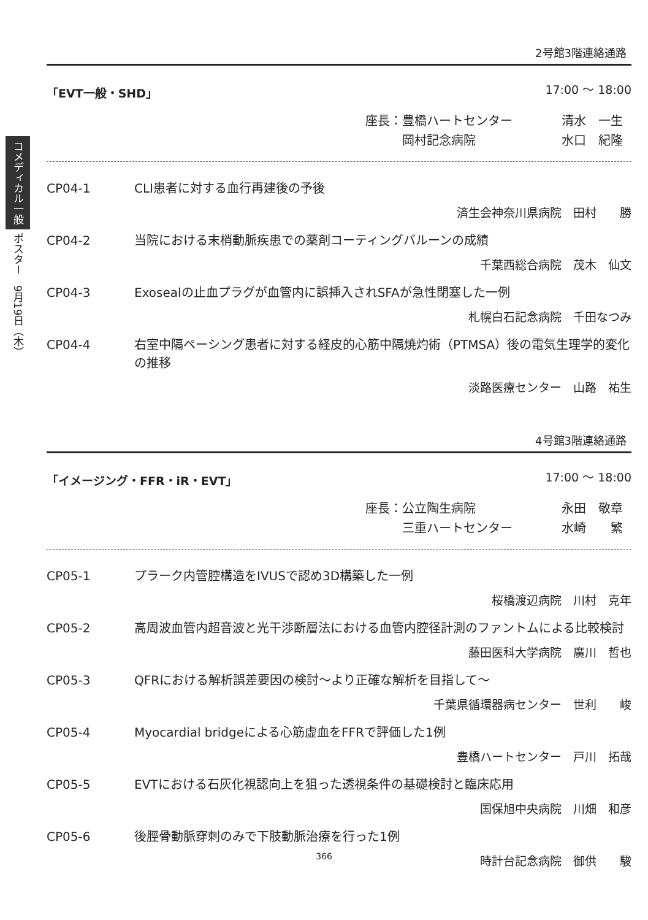コメディカル一般 ポスター　9月19日（木）
2号館3階連絡通路
「EVT一般・SHD」 17:00 ～ 18:00
座長：豊橋ハートセンター 清水　一生
　　　岡村記念病院 水口　紀隆
CP04-1 CLI患者に対する血行再建後の予後
済生会神奈川県病院　田村　　勝
CP04-2 当院における末梢動脈疾患での薬剤コーティングバルーンの成績
千葉西総合病院　茂木　仙文
CP04-3 Exosealの止血プラグが血管内に誤挿入されSFAが急性閉塞した一例
札幌白石記念病院　千田なつみ
CP04-4 右室中隔ペーシング患者に対する経皮的心筋中隔焼灼術（PTMSA）後の電気生理学的変化の推移
淡路医療センター　山路　祐生
4号館3階連絡通路
「イメージング・FFR・iR・EVT」 17:00 ～ 18:00
座長：公立陶生病院 永田　敬章
　　　三重ハートセンター 水崎　　繁
CP05-1 プラーク内管腔構造をIVUSで認め3D構築した一例
桜橋渡辺病院　川村　克年
CP05-2 高周波血管内超音波と光干渉断層法における血管内腔径計測のファントムによる比較検討
藤田医科大学病院　廣川　哲也
CP05-3 QFRにおける解析誤差要因の検討～より正確な解析を目指して～
千葉県循環器病センター　世利　　峻
CP05-4 Myocardial bridgeによる心筋虚血をFFRで評価した1例
豊橋ハートセンター　戸川　拓哉
CP05-5 EVTにおける石灰化視認向上を狙った透視条件の基礎検討と臨床応用
国保旭中央病院　川畑　和彦
CP05-6 後脛骨動脈穿刺のみで下肢動脈治療を行った1例
時計台記念病院　御供　　駿
366